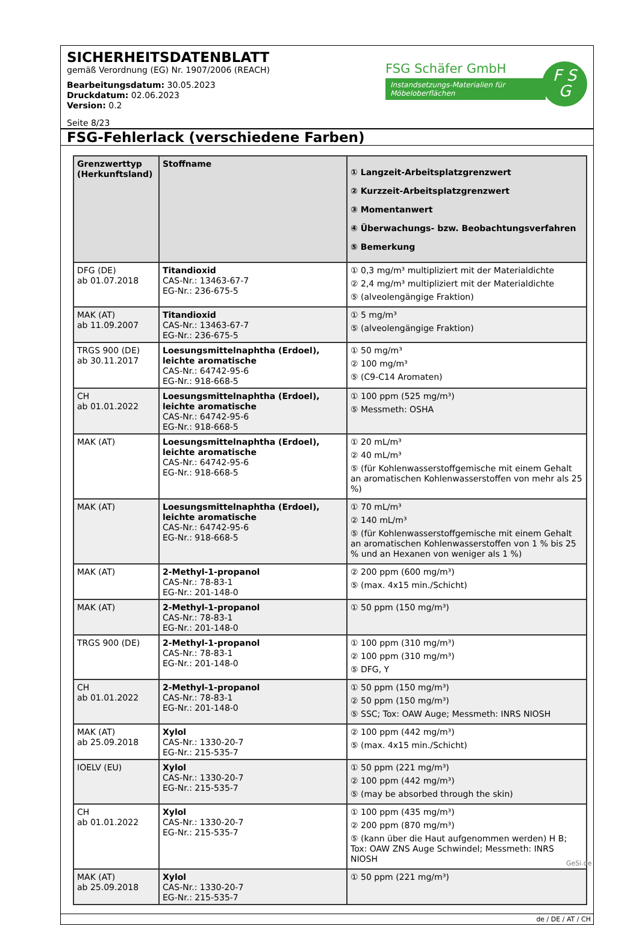SICHERHEITSDATENBLATT
gemäß Verordnung (EG) Nr. 1907/2006 (REACH)
Bearbeitungsdatum: 30.05.2023
Druckdatum: 02.06.2023
Version: 0.2
Seite 8/23
FSG Schäfer GmbH
Instandsetzungs-Materialien für Möbeloberflächen
F S
G
FSG-Fehlerlack (verschiedene Farben)
| Grenzwerttyp (Herkunftsland) | Stoffname | ① Langzeit-Arbeitsplatzgrenzwert ② Kurzzeit-Arbeitsplatzgrenzwert ③ Momentanwert ④ Überwachungs- bzw. Beobachtungsverfahren ⑤ Bemerkung |
| --- | --- | --- |
| DFG (DE) ab 01.07.2018 | Titandioxid CAS-Nr.: 13463-67-7 EG-Nr.: 236-675-5 | ① 0,3 mg/m³ multipliziert mit der Materialdichte ② 2,4 mg/m³ multipliziert mit der Materialdichte ⑤ (alveolengängige Fraktion) |
| MAK (AT) ab 11.09.2007 | Titandioxid CAS-Nr.: 13463-67-7 EG-Nr.: 236-675-5 | ① 5 mg/m³ ⑤ (alveolengängige Fraktion) |
| TRGS 900 (DE) ab 30.11.2017 | Loesungsmittelnaphtha (Erdoel), leichte aromatische CAS-Nr.: 64742-95-6 EG-Nr.: 918-668-5 | ① 50 mg/m³ ② 100 mg/m³ ⑤ (C9-C14 Aromaten) |
| CH ab 01.01.2022 | Loesungsmittelnaphtha (Erdoel), leichte aromatische CAS-Nr.: 64742-95-6 EG-Nr.: 918-668-5 | ① 100 ppm (525 mg/m³) ⑤ Messmeth: OSHA |
| MAK (AT) | Loesungsmittelnaphtha (Erdoel), leichte aromatische CAS-Nr.: 64742-95-6 EG-Nr.: 918-668-5 | ① 20 mL/m³ ② 40 mL/m³ ⑤ (für Kohlenwasserstoffgemische mit einem Gehalt an aromatischen Kohlenwasserstoffen von mehr als 25 %) |
| MAK (AT) | Loesungsmittelnaphtha (Erdoel), leichte aromatische CAS-Nr.: 64742-95-6 EG-Nr.: 918-668-5 | ① 70 mL/m³ ② 140 mL/m³ ⑤ (für Kohlenwasserstoffgemische mit einem Gehalt an aromatischen Kohlenwasserstoffen von 1 % bis 25 % und an Hexanen von weniger als 1 %) |
| MAK (AT) | 2-Methyl-1-propanol CAS-Nr.: 78-83-1 EG-Nr.: 201-148-0 | ② 200 ppm (600 mg/m³) ⑤ (max. 4x15 min./Schicht) |
| MAK (AT) | 2-Methyl-1-propanol CAS-Nr.: 78-83-1 EG-Nr.: 201-148-0 | ① 50 ppm (150 mg/m³) |
| TRGS 900 (DE) | 2-Methyl-1-propanol CAS-Nr.: 78-83-1 EG-Nr.: 201-148-0 | ① 100 ppm (310 mg/m³) ② 100 ppm (310 mg/m³) ⑤ DFG, Y |
| CH ab 01.01.2022 | 2-Methyl-1-propanol CAS-Nr.: 78-83-1 EG-Nr.: 201-148-0 | ① 50 ppm (150 mg/m³) ② 50 ppm (150 mg/m³) ⑤ SSC; Tox: OAW Auge; Messmeth: INRS NIOSH |
| MAK (AT) ab 25.09.2018 | Xylol CAS-Nr.: 1330-20-7 EG-Nr.: 215-535-7 | ② 100 ppm (442 mg/m³) ⑤ (max. 4x15 min./Schicht) |
| IOELV (EU) | Xylol CAS-Nr.: 1330-20-7 EG-Nr.: 215-535-7 | ① 50 ppm (221 mg/m³) ② 100 ppm (442 mg/m³) ⑤ (may be absorbed through the skin) |
| CH ab 01.01.2022 | Xylol CAS-Nr.: 1330-20-7 EG-Nr.: 215-535-7 | ① 100 ppm (435 mg/m³) ② 200 ppm (870 mg/m³) ⑤ (kann über die Haut aufgenommen werden) H B; Tox: OAW ZNS Auge Schwindel; Messmeth: INRS NIOSH |
| MAK (AT) ab 25.09.2018 | Xylol CAS-Nr.: 1330-20-7 EG-Nr.: 215-535-7 | ① 50 ppm (221 mg/m³) |
de / DE / AT / CH
GeSi.de